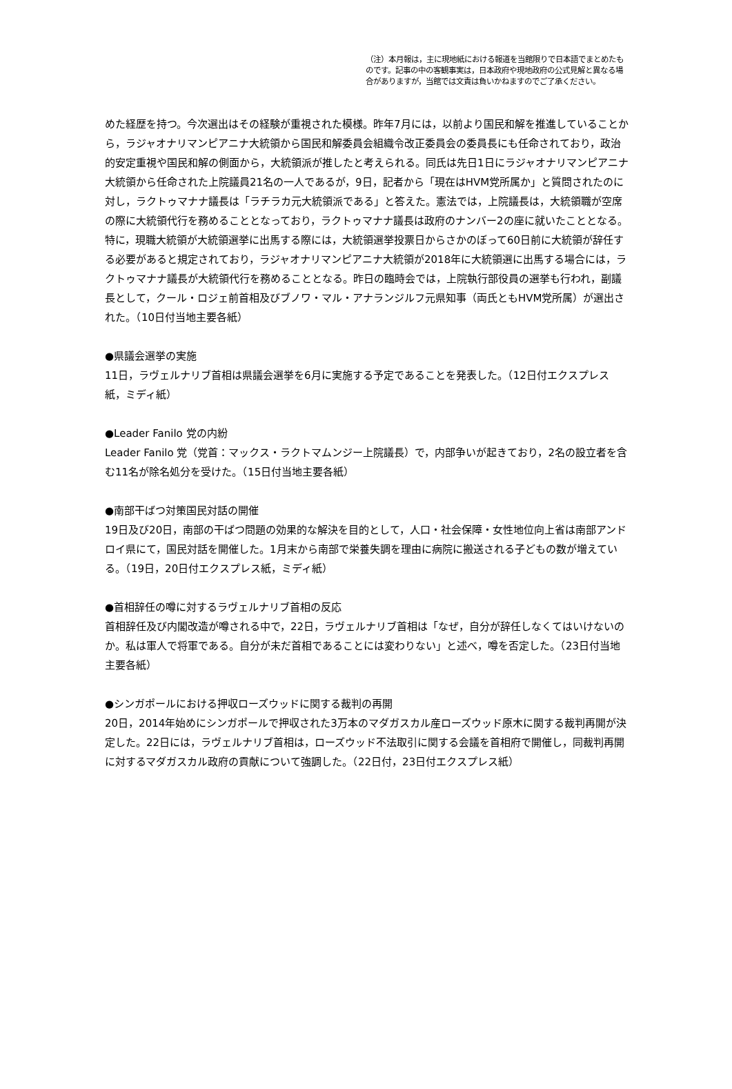（注）本月報は，主に現地紙における報道を当館限りで日本語でまとめたものです。記事の中の客観事実は，日本政府や現地政府の公式見解と異なる場合がありますが，当館では文責は負いかねますのでご了承ください。
めた経歴を持つ。今次選出はその経験が重視された模様。昨年7月には，以前より国民和解を推進していることから，ラジャオナリマンピアニナ大統領から国民和解委員会組織令改正委員会の委員長にも任命されており，政治的安定重視や国民和解の側面から，大統領派が推したと考えられる。同氏は先日1日にラジャオナリマンピアニナ大統領から任命された上院議員21名の一人であるが，9日，記者から「現在はHVM党所属か」と質問されたのに対し，ラクトゥマナナ議長は「ラチラカ元大統領派である」と答えた。憲法では，上院議長は，大統領職が空席の際に大統領代行を務めることとなっており，ラクトゥマナナ議長は政府のナンバー2の座に就いたこととなる。特に，現職大統領が大統領選挙に出馬する際には，大統領選挙投票日からさかのぼって60日前に大統領が辞任する必要があると規定されており，ラジャオナリマンピアニナ大統領が2018年に大統領選に出馬する場合には，ラクトゥマナナ議長が大統領代行を務めることとなる。昨日の臨時会では，上院執行部役員の選挙も行われ，副議長として，クール・ロジェ前首相及びブノワ・マル・アナランジルフ元県知事（両氏ともHVM党所属）が選出された。（10日付当地主要各紙）
●県議会選挙の実施
11日，ラヴェルナリブ首相は県議会選挙を6月に実施する予定であることを発表した。（12日付エクスプレス紙，ミディ紙）
●Leader Fanilo 党の内紛
Leader Fanilo 党（党首：マックス・ラクトマムンジー上院議長）で，内部争いが起きており，2名の設立者を含む11名が除名処分を受けた。（15日付当地主要各紙）
●南部干ばつ対策国民対話の開催
19日及び20日，南部の干ばつ問題の効果的な解決を目的として，人口・社会保障・女性地位向上省は南部アンドロイ県にて，国民対話を開催した。1月末から南部で栄養失調を理由に病院に搬送される子どもの数が増えている。（19日，20日付エクスプレス紙，ミディ紙）
●首相辞任の噂に対するラヴェルナリブ首相の反応
首相辞任及び内閣改造が噂される中で，22日，ラヴェルナリブ首相は「なぜ，自分が辞任しなくてはいけないのか。私は軍人で将軍である。自分が未だ首相であることには変わりない」と述べ，噂を否定した。（23日付当地主要各紙）
●シンガポールにおける押収ローズウッドに関する裁判の再開
20日，2014年始めにシンガポールで押収された3万本のマダガスカル産ローズウッド原木に関する裁判再開が決定した。22日には，ラヴェルナリブ首相は，ローズウッド不法取引に関する会議を首相府で開催し，同裁判再開に対するマダガスカル政府の貢献について強調した。（22日付，23日付エクスプレス紙）